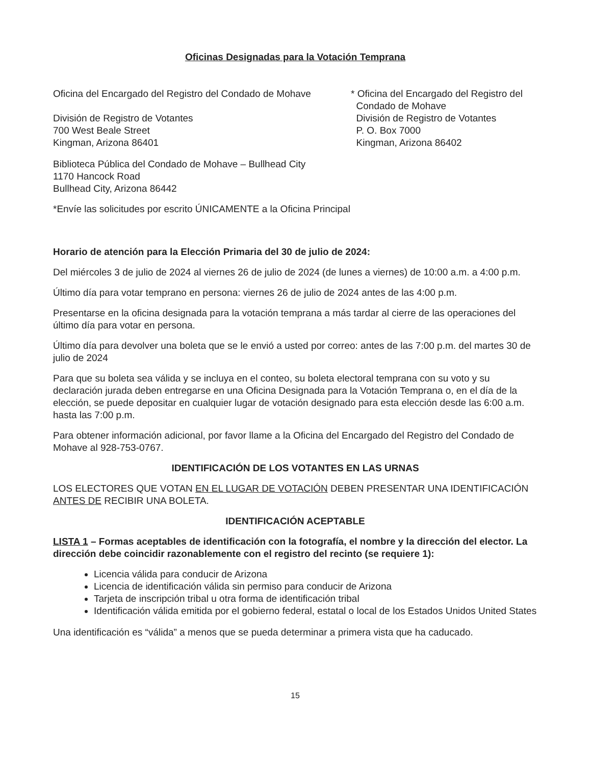Oficinas Designadas para la Votación Temprana
Oficina del Encargado del Registro del Condado de Mohave
División de Registro de Votantes
700 West Beale Street
Kingman, Arizona 86401
* Oficina del Encargado del Registro del
Condado de Mohave
División de Registro de Votantes
P. O. Box 7000
Kingman, Arizona 86402
Biblioteca Pública del Condado de Mohave – Bullhead City
1170 Hancock Road
Bullhead City, Arizona 86442
*Envíe las solicitudes por escrito ÚNICAMENTE a la Oficina Principal
Horario de atención para la Elección Primaria del 30 de julio de 2024:
Del miércoles 3 de julio de 2024 al viernes 26 de julio de 2024 (de lunes a viernes) de 10:00 a.m. a 4:00 p.m.
Último día para votar temprano en persona: viernes 26 de julio de 2024 antes de las 4:00 p.m.
Presentarse en la oficina designada para la votación temprana a más tardar al cierre de las operaciones del último día para votar en persona.
Último día para devolver una boleta que se le envió a usted por correo: antes de las 7:00 p.m. del martes 30 de julio de 2024
Para que su boleta sea válida y se incluya en el conteo, su boleta electoral temprana con su voto y su declaración jurada deben entregarse en una Oficina Designada para la Votación Temprana o, en el día de la elección, se puede depositar en cualquier lugar de votación designado para esta elección desde las 6:00 a.m. hasta las 7:00 p.m.
Para obtener información adicional, por favor llame a la Oficina del Encargado del Registro del Condado de Mohave al 928-753-0767.
IDENTIFICACIÓN DE LOS VOTANTES EN LAS URNAS
LOS ELECTORES QUE VOTAN EN EL LUGAR DE VOTACIÓN DEBEN PRESENTAR UNA IDENTIFICACIÓN ANTES DE RECIBIR UNA BOLETA.
IDENTIFICACIÓN ACEPTABLE
LISTA 1 – Formas aceptables de identificación con la fotografía, el nombre y la dirección del elector. La dirección debe coincidir razonablemente con el registro del recinto (se requiere 1):
Licencia válida para conducir de Arizona
Licencia de identificación válida sin permiso para conducir de Arizona
Tarjeta de inscripción tribal u otra forma de identificación tribal
Identificación válida emitida por el gobierno federal, estatal o local de los Estados Unidos United States
Una identificación es “válida” a menos que se pueda determinar a primera vista que ha caducado.
15